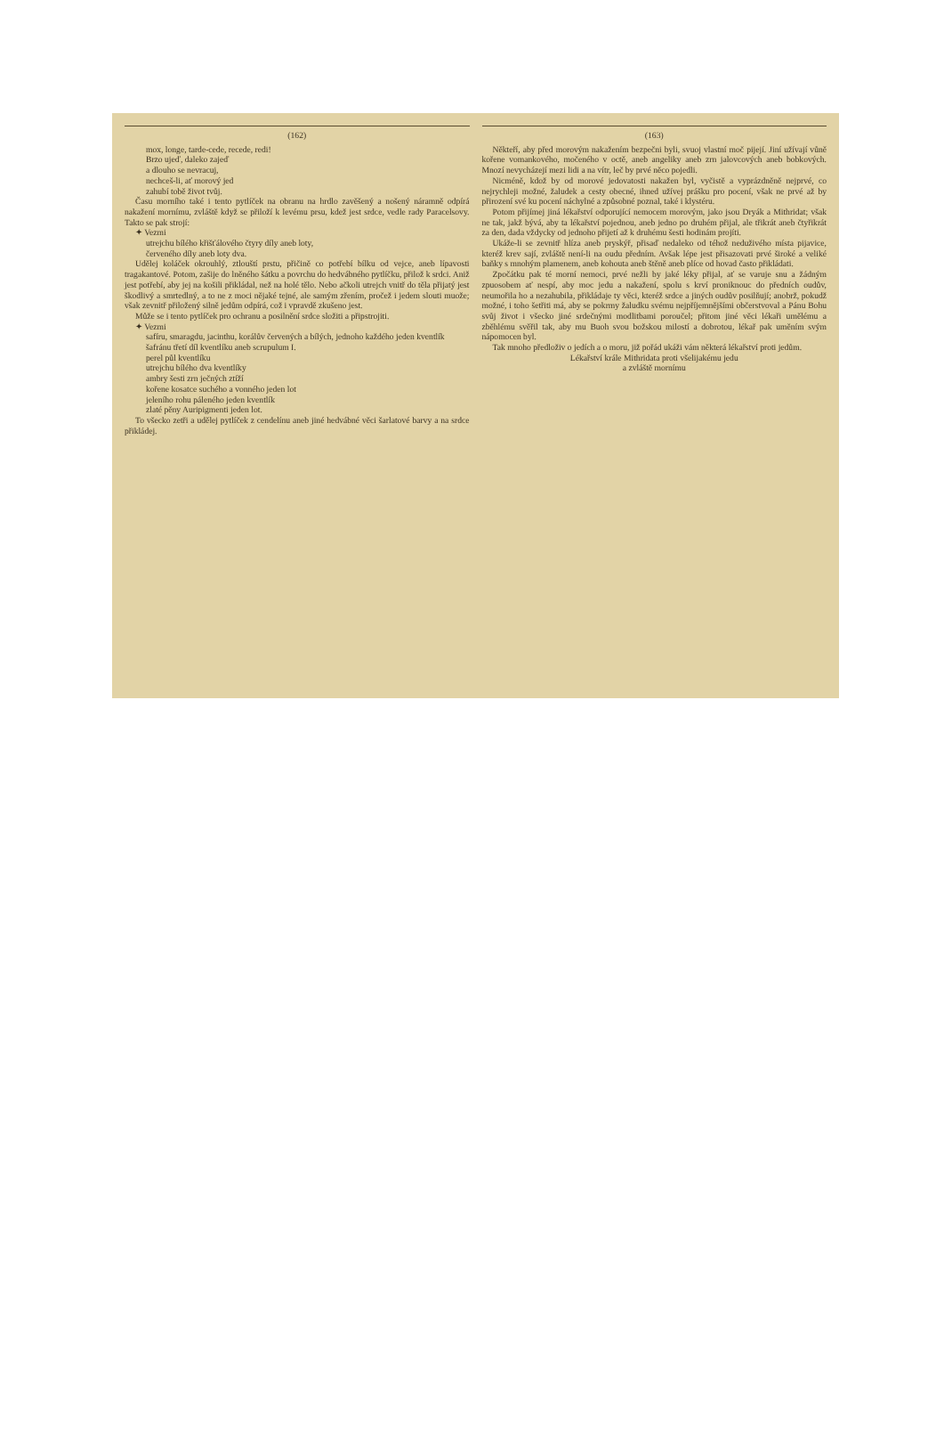(162)
mox, longe, tarde-cede, recede, redi!
Brzo ujeď, daleko zajeď
a dlouho se nevracuj,
nechceš-li, ať morový jed
zahubí tobě život tvůj.
Času morního také i tento pytlíček na obranu na hrdlo zavěšený a nošený náramně odpírá nakažení mornímu, zvláště když se přiloží k levému prsu, kdež jest srdce, vedle rady Paracelsovy. Takto se pak strojí:
✦ Vezmi
utrejchu bílého křišťálového čtyry díly aneb loty,
červeného díly aneb loty dva.
Udělej koláček okrouhlý, ztlouští prstu, přičině co potřebí bílku od vejce, aneb lípavosti tragakantové. Potom, zašije do lněného šátku a povrchu do hedvábného pytlíčku, přilož k srdci. Aniž jest potřebí, aby jej na košili přikládal, než na holé tělo. Nebo ačkoli utrejch vnitř do těla přijatý jest škodlivý a smrtedlný, a to ne z moci nějaké tejné, ale samým zřením, pročež i jedem slouti muože; však zevnitř přiložený silně jedům odpírá, což i vpravdě zkušeno jest.
Může se i tento pytlíček pro ochranu a posilnění srdce složiti a připstrojiti.
✦ Vezmi
safíru, smaragdu, jacinthu, korálův červených a bílých, jednoho každého jeden kventlík
šafránu třetí díl kventlíku aneb scrupulum I.
perel půl kventlíku
utrejchu bílého dva kventlíky
ambry šesti zrn ječných ztíží
kořene kosatce suchého a vonného jeden lot
jeleního rohu páleného jeden kventlík
zlaté pěny Auripigmenti jeden lot.
To všecko zetři a udělej pytlíček z cendelínu aneb jiné hedvábné věci šarlatové barvy a na srdce přikládej.
(163)
Někteří, aby před morovým nakažením bezpečni byli, svuoj vlastní moč pijejí. Jiní užívají vůně kořene vomankového, močeného v octě, aneb angeliky aneb zrn jalovcových aneb bobkových. Mnozí nevycházejí mezi lidi a na vítr, leč by prvé něco pojedli.
Nicméně, kdož by od morové jedovatosti nakažen byl, vyčistě a vyprázdněně nejprvé, co nejrychleji možné, žaludek a cesty obecné, ihned užívej prášku pro pocení, však ne prvé až by přirození své ku pocení náchylné a způsobné poznal, také i klystéru.
Potom přijímej jiná lékařství odporující nemocem morovým, jako jsou Dryák a Mithridat; však ne tak, jakž bývá, aby ta lékařství pojednou, aneb jedno po druhém přijal, ale třikrát aneb čtyřikrát za den, dada vždycky od jednoho přijetí až k druhému šesti hodinám projíti.
Ukáže-li se zevnitř hlíza aneb pryskýř, přisaď nedaleko od téhož neduživého místa pijavice, kteréž krev sají, zvláště není-li na oudu předním. Avšak lépe jest přisazovati prvé široké a veliké baňky s mnohým plamenem, aneb kohouta aneb štěně aneb plíce od hovad často přikládati.
Zpočátku pak té morní nemoci, prvé nežli by jaké léky přijal, ať se varuje snu a žádným zpuosobem ať nespí, aby moc jedu a nakažení, spolu s krví proniknouc do předních oudův, neumořila ho a nezahubila, přikládaje ty věci, kteréž srdce a jiných oudův posilňují; anobrž, pokudž možné, i toho šetřiti má, aby se pokrmy žaludku svému nejpříjemnějšími občerstvoval a Pánu Bohu svůj život i všecko jiné srdečnými modlitbami poroučel; přitom jiné věci lékaři umělému a zběhlému svěřil tak, aby mu Buoh svou božskou milostí a dobrotou, lékař pak uměním svým nápomocen byl.
Tak mnoho předloživ o jedích a o moru, již pořád ukáži vám některá lékařství proti jedům.
Lékařství krále Mithridata proti všelijakému jedu
a zvláště mornímu